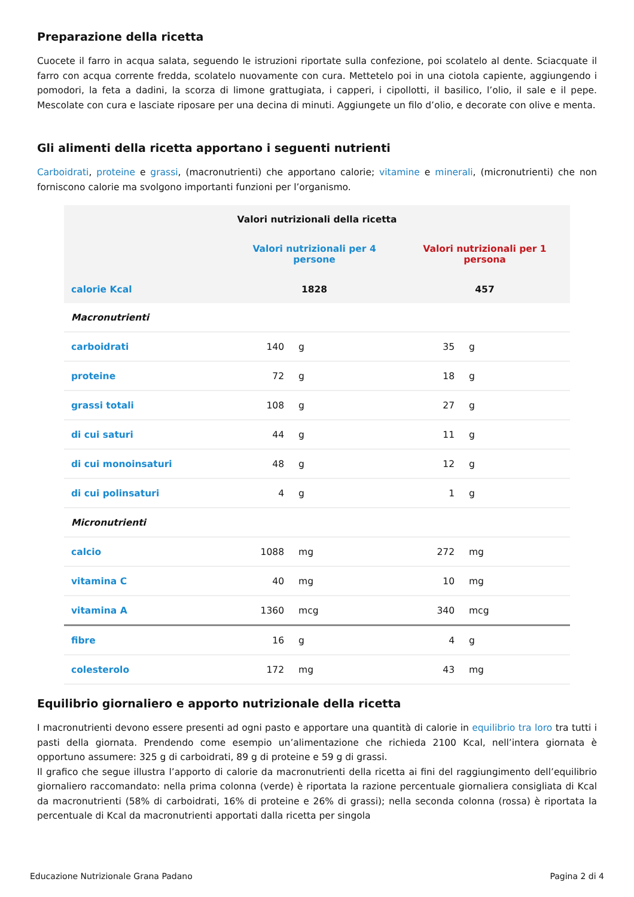Preparazione della ricetta
Cuocete il farro in acqua salata, seguendo le istruzioni riportate sulla confezione, poi scolatelo al dente. Sciacquate il farro con acqua corrente fredda, scolatelo nuovamente con cura. Mettetelo poi in una ciotola capiente, aggiungendo i pomodori, la feta a dadini, la scorza di limone grattugiata, i capperi, i cipollotti, il basilico, l’olio, il sale e il pepe. Mescolate con cura e lasciate riposare per una decina di minuti. Aggiungete un filo d’olio, e decorate con olive e menta.
Gli alimenti della ricetta apportano i seguenti nutrienti
Carboidrati, proteine e grassi, (macronutrienti) che apportano calorie; vitamine e minerali, (micronutrienti) che non forniscono calorie ma svolgono importanti funzioni per l’organismo.
| Valori nutrizionali della ricetta | | | | |
| --- | --- | --- | --- | --- |
| | Valori nutrizionali per 4 persone | | Valori nutrizionali per 1 persona | |
| calorie Kcal | 1828 | | 457 | |
| Macronutrienti | | | | |
| carboidrati | 140 | g | 35 | g |
| proteine | 72 | g | 18 | g |
| grassi totali | 108 | g | 27 | g |
| di cui saturi | 44 | g | 11 | g |
| di cui monoinsaturi | 48 | g | 12 | g |
| di cui polinsaturi | 4 | g | 1 | g |
| Micronutrienti | | | | |
| calcio | 1088 | mg | 272 | mg |
| vitamina C | 40 | mg | 10 | mg |
| vitamina A | 1360 | mcg | 340 | mcg |
| fibre | 16 | g | 4 | g |
| colesterolo | 172 | mg | 43 | mg |
Equilibrio giornaliero e apporto nutrizionale della ricetta
I macronutrienti devono essere presenti ad ogni pasto e apportare una quantità di calorie in equilibrio tra loro tra tutti i pasti della giornata. Prendendo come esempio un’alimentazione che richieda 2100 Kcal, nell’intera giornata è opportuno assumere: 325 g di carboidrati, 89 g di proteine e 59 g di grassi.
Il grafico che segue illustra l’apporto di calorie da macronutrienti della ricetta ai fini del raggiungimento dell’equilibrio giornaliero raccomandato: nella prima colonna (verde) è riportata la razione percentuale giornaliera consigliata di Kcal da macronutrienti (58% di carboidrati, 16% di proteine e 26% di grassi); nella seconda colonna (rossa) è riportata la percentuale di Kcal da macronutrienti apportati dalla ricetta per singola
Educazione Nutrizionale Grana Padano Pagina 2 di 4